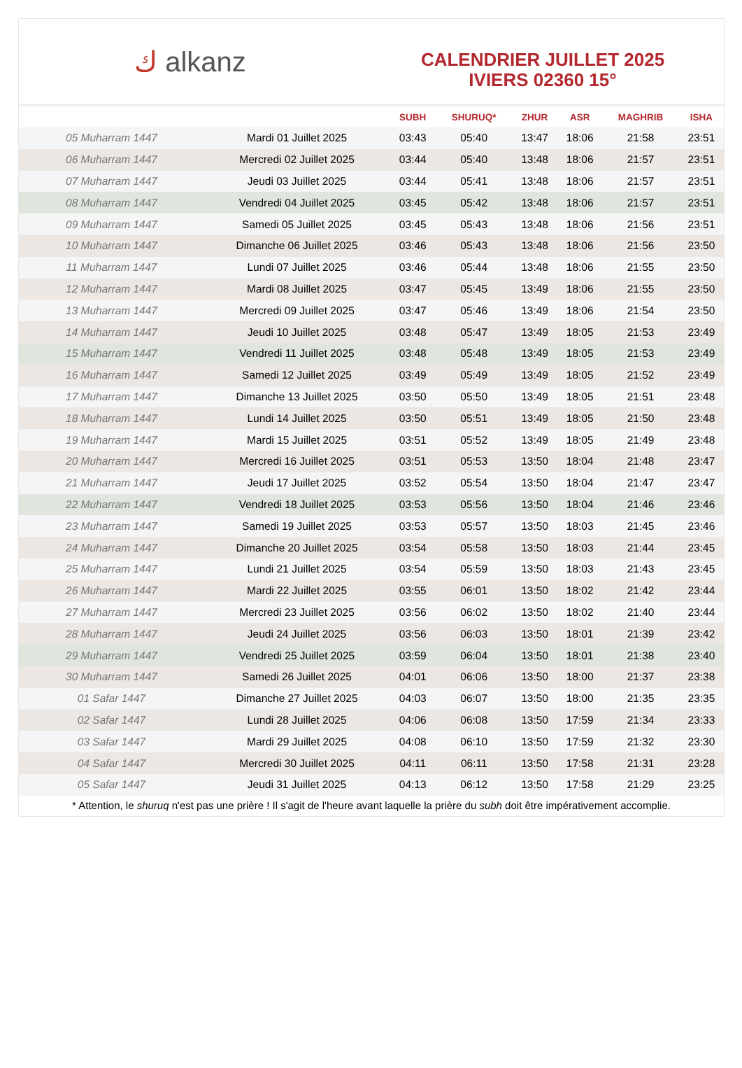ك alkanz
CALENDRIER JUILLET 2025
IVIERS 02360 15°
| | | SUBH | SHURUQ* | ZHUR | ASR | MAGHRIB | ISHA |
| --- | --- | --- | --- | --- | --- | --- | --- |
| 05 Muharram 1447 | Mardi 01 Juillet 2025 | 03:43 | 05:40 | 13:47 | 18:06 | 21:58 | 23:51 |
| 06 Muharram 1447 | Mercredi 02 Juillet 2025 | 03:44 | 05:40 | 13:48 | 18:06 | 21:57 | 23:51 |
| 07 Muharram 1447 | Jeudi 03 Juillet 2025 | 03:44 | 05:41 | 13:48 | 18:06 | 21:57 | 23:51 |
| 08 Muharram 1447 | Vendredi 04 Juillet 2025 | 03:45 | 05:42 | 13:48 | 18:06 | 21:57 | 23:51 |
| 09 Muharram 1447 | Samedi 05 Juillet 2025 | 03:45 | 05:43 | 13:48 | 18:06 | 21:56 | 23:51 |
| 10 Muharram 1447 | Dimanche 06 Juillet 2025 | 03:46 | 05:43 | 13:48 | 18:06 | 21:56 | 23:50 |
| 11 Muharram 1447 | Lundi 07 Juillet 2025 | 03:46 | 05:44 | 13:48 | 18:06 | 21:55 | 23:50 |
| 12 Muharram 1447 | Mardi 08 Juillet 2025 | 03:47 | 05:45 | 13:49 | 18:06 | 21:55 | 23:50 |
| 13 Muharram 1447 | Mercredi 09 Juillet 2025 | 03:47 | 05:46 | 13:49 | 18:06 | 21:54 | 23:50 |
| 14 Muharram 1447 | Jeudi 10 Juillet 2025 | 03:48 | 05:47 | 13:49 | 18:05 | 21:53 | 23:49 |
| 15 Muharram 1447 | Vendredi 11 Juillet 2025 | 03:48 | 05:48 | 13:49 | 18:05 | 21:53 | 23:49 |
| 16 Muharram 1447 | Samedi 12 Juillet 2025 | 03:49 | 05:49 | 13:49 | 18:05 | 21:52 | 23:49 |
| 17 Muharram 1447 | Dimanche 13 Juillet 2025 | 03:50 | 05:50 | 13:49 | 18:05 | 21:51 | 23:48 |
| 18 Muharram 1447 | Lundi 14 Juillet 2025 | 03:50 | 05:51 | 13:49 | 18:05 | 21:50 | 23:48 |
| 19 Muharram 1447 | Mardi 15 Juillet 2025 | 03:51 | 05:52 | 13:49 | 18:05 | 21:49 | 23:48 |
| 20 Muharram 1447 | Mercredi 16 Juillet 2025 | 03:51 | 05:53 | 13:50 | 18:04 | 21:48 | 23:47 |
| 21 Muharram 1447 | Jeudi 17 Juillet 2025 | 03:52 | 05:54 | 13:50 | 18:04 | 21:47 | 23:47 |
| 22 Muharram 1447 | Vendredi 18 Juillet 2025 | 03:53 | 05:56 | 13:50 | 18:04 | 21:46 | 23:46 |
| 23 Muharram 1447 | Samedi 19 Juillet 2025 | 03:53 | 05:57 | 13:50 | 18:03 | 21:45 | 23:46 |
| 24 Muharram 1447 | Dimanche 20 Juillet 2025 | 03:54 | 05:58 | 13:50 | 18:03 | 21:44 | 23:45 |
| 25 Muharram 1447 | Lundi 21 Juillet 2025 | 03:54 | 05:59 | 13:50 | 18:03 | 21:43 | 23:45 |
| 26 Muharram 1447 | Mardi 22 Juillet 2025 | 03:55 | 06:01 | 13:50 | 18:02 | 21:42 | 23:44 |
| 27 Muharram 1447 | Mercredi 23 Juillet 2025 | 03:56 | 06:02 | 13:50 | 18:02 | 21:40 | 23:44 |
| 28 Muharram 1447 | Jeudi 24 Juillet 2025 | 03:56 | 06:03 | 13:50 | 18:01 | 21:39 | 23:42 |
| 29 Muharram 1447 | Vendredi 25 Juillet 2025 | 03:59 | 06:04 | 13:50 | 18:01 | 21:38 | 23:40 |
| 30 Muharram 1447 | Samedi 26 Juillet 2025 | 04:01 | 06:06 | 13:50 | 18:00 | 21:37 | 23:38 |
| 01 Safar 1447 | Dimanche 27 Juillet 2025 | 04:03 | 06:07 | 13:50 | 18:00 | 21:35 | 23:35 |
| 02 Safar 1447 | Lundi 28 Juillet 2025 | 04:06 | 06:08 | 13:50 | 17:59 | 21:34 | 23:33 |
| 03 Safar 1447 | Mardi 29 Juillet 2025 | 04:08 | 06:10 | 13:50 | 17:59 | 21:32 | 23:30 |
| 04 Safar 1447 | Mercredi 30 Juillet 2025 | 04:11 | 06:11 | 13:50 | 17:58 | 21:31 | 23:28 |
| 05 Safar 1447 | Jeudi 31 Juillet 2025 | 04:13 | 06:12 | 13:50 | 17:58 | 21:29 | 23:25 |
* Attention, le shuruq n'est pas une prière ! Il s'agit de l'heure avant laquelle la prière du subh doit être impérativement accomplie.